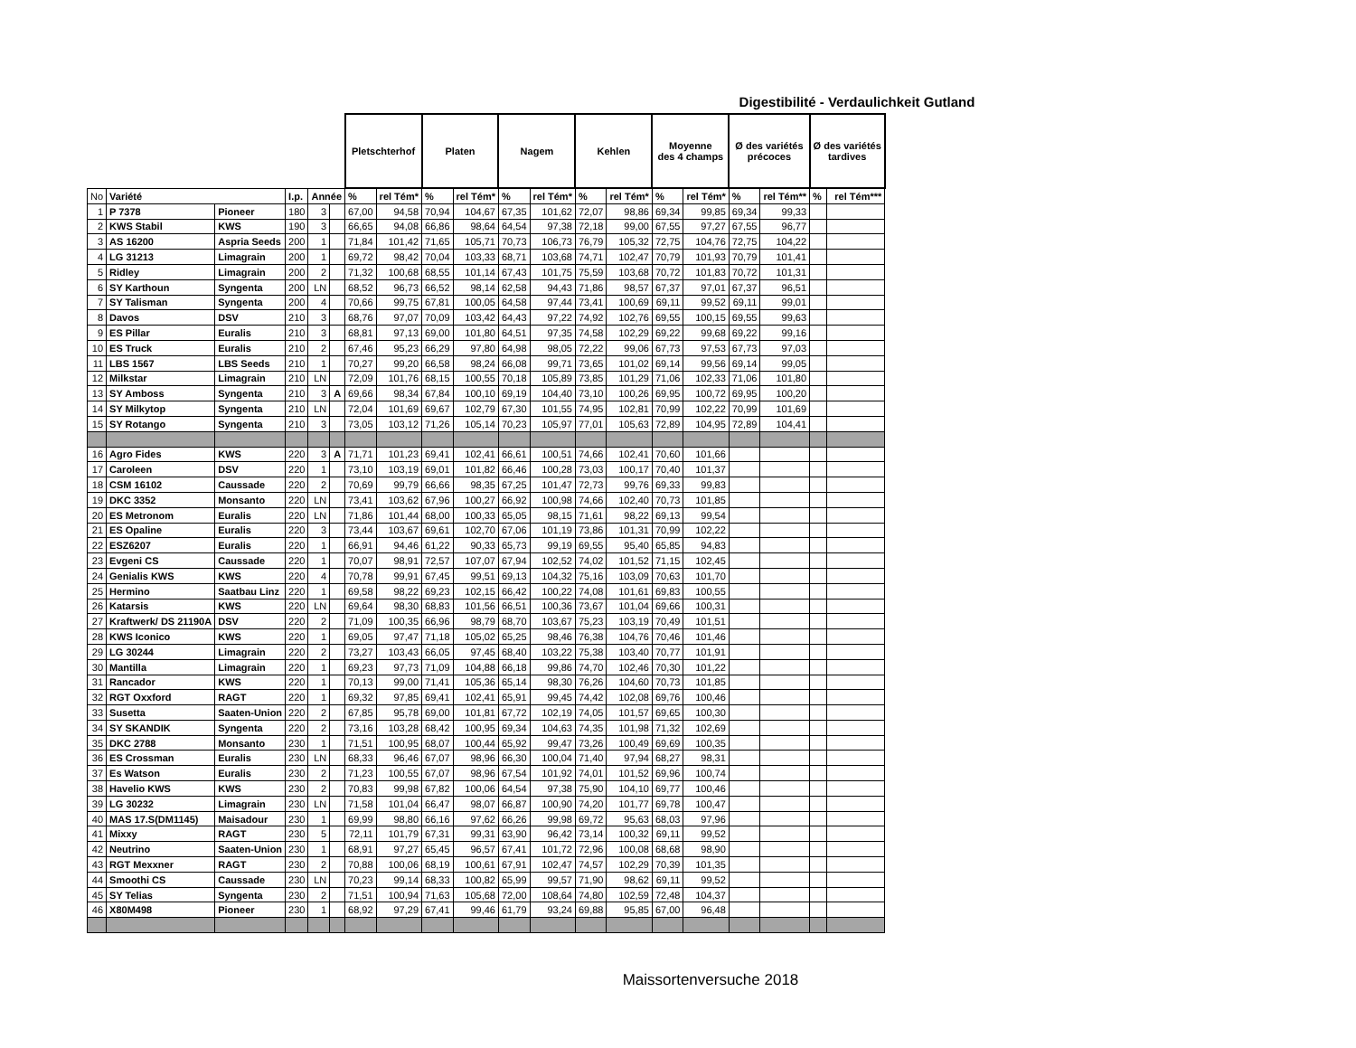Digestibilité - Verdaulichkeit Gutland
| | | | | | | Pletschterhof | | Platen | | Nagem | | Kehlen | | Moyenne des 4 champs | | Ø des variétés précoces | | Ø des variétés tardives | |
| No | Variété | | I.p. | Année | | % | rel Tém* | % | rel Tém* | % | rel Tém* | % | rel Tém* | % | rel Tém* | % | rel Tém** | % | rel Tém*** |
| 1 | P 7378 | Pioneer | 180 | 3 | | 67,00 | 94,58 | 70,94 | 104,67 | 67,35 | 101,62 | 72,07 | 98,86 | 69,34 | 99,85 | 69,34 | 99,33 | | |
| 2 | KWS Stabil | KWS | 190 | 3 | | 66,65 | 94,08 | 66,86 | 98,64 | 64,54 | 97,38 | 72,18 | 99,00 | 67,55 | 97,27 | 67,55 | 96,77 | | |
| 3 | AS 16200 | Aspria Seeds | 200 | 1 | | 71,84 | 101,42 | 71,65 | 105,71 | 70,73 | 106,73 | 76,79 | 105,32 | 72,75 | 104,76 | 72,75 | 104,22 | | |
| 4 | LG 31213 | Limagrain | 200 | 1 | | 69,72 | 98,42 | 70,04 | 103,33 | 68,71 | 103,68 | 74,71 | 102,47 | 70,79 | 101,93 | 70,79 | 101,41 | | |
| 5 | Ridley | Limagrain | 200 | 2 | | 71,32 | 100,68 | 68,55 | 101,14 | 67,43 | 101,75 | 75,59 | 103,68 | 70,72 | 101,83 | 70,72 | 101,31 | | |
| 6 | SY Karthoun | Syngenta | 200 | LN | | 68,52 | 96,73 | 66,52 | 98,14 | 62,58 | 94,43 | 71,86 | 98,57 | 67,37 | 97,01 | 67,37 | 96,51 | | |
| 7 | SY Talisman | Syngenta | 200 | 4 | | 70,66 | 99,75 | 67,81 | 100,05 | 64,58 | 97,44 | 73,41 | 100,69 | 69,11 | 99,52 | 69,11 | 99,01 | | |
| 8 | Davos | DSV | 210 | 3 | | 68,76 | 97,07 | 70,09 | 103,42 | 64,43 | 97,22 | 74,92 | 102,76 | 69,55 | 100,15 | 69,55 | 99,63 | | |
| 9 | ES Pillar | Euralis | 210 | 3 | | 68,81 | 97,13 | 69,00 | 101,80 | 64,51 | 97,35 | 74,58 | 102,29 | 69,22 | 99,68 | 69,22 | 99,16 | | |
| 10 | ES Truck | Euralis | 210 | 2 | | 67,46 | 95,23 | 66,29 | 97,80 | 64,98 | 98,05 | 72,22 | 99,06 | 67,73 | 97,53 | 67,73 | 97,03 | | |
| 11 | LBS 1567 | LBS Seeds | 210 | 1 | | 70,27 | 99,20 | 66,58 | 98,24 | 66,08 | 99,71 | 73,65 | 101,02 | 69,14 | 99,56 | 69,14 | 99,05 | | |
| 12 | Milkstar | Limagrain | 210 | LN | | 72,09 | 101,76 | 68,15 | 100,55 | 70,18 | 105,89 | 73,85 | 101,29 | 71,06 | 102,33 | 71,06 | 101,80 | | |
| 13 | SY Amboss | Syngenta | 210 | 3 | A | 69,66 | 98,34 | 67,84 | 100,10 | 69,19 | 104,40 | 73,10 | 100,26 | 69,95 | 100,72 | 69,95 | 100,20 | | |
| 14 | SY Milkytop | Syngenta | 210 | LN | | 72,04 | 101,69 | 69,67 | 102,79 | 67,30 | 101,55 | 74,95 | 102,81 | 70,99 | 102,22 | 70,99 | 101,69 | | |
| 15 | SY Rotango | Syngenta | 210 | 3 | | 73,05 | 103,12 | 71,26 | 105,14 | 70,23 | 105,97 | 77,01 | 105,63 | 72,89 | 104,95 | 72,89 | 104,41 | | |
| 16 | Agro Fides | KWS | 220 | 3 | A | 71,71 | 101,23 | 69,41 | 102,41 | 66,61 | 100,51 | 74,66 | 102,41 | 70,60 | 101,66 | | | | |
| 17 | Caroleen | DSV | 220 | 1 | | 73,10 | 103,19 | 69,01 | 101,82 | 66,46 | 100,28 | 73,03 | 100,17 | 70,40 | 101,37 | | | | |
| 18 | CSM 16102 | Caussade | 220 | 2 | | 70,69 | 99,79 | 66,66 | 98,35 | 67,25 | 101,47 | 72,73 | 99,76 | 69,33 | 99,83 | | | | |
| 19 | DKC 3352 | Monsanto | 220 | LN | | 73,41 | 103,62 | 67,96 | 100,27 | 66,92 | 100,98 | 74,66 | 102,40 | 70,73 | 101,85 | | | | |
| 20 | ES Metronom | Euralis | 220 | LN | | 71,86 | 101,44 | 68,00 | 100,33 | 65,05 | 98,15 | 71,61 | 98,22 | 69,13 | 99,54 | | | | |
| 21 | ES Opaline | Euralis | 220 | 3 | | 73,44 | 103,67 | 69,61 | 102,70 | 67,06 | 101,19 | 73,86 | 101,31 | 70,99 | 102,22 | | | | |
| 22 | ESZ6207 | Euralis | 220 | 1 | | 66,91 | 94,46 | 61,22 | 90,33 | 65,73 | 99,19 | 69,55 | 95,40 | 65,85 | 94,83 | | | | |
| 23 | Evgeni CS | Caussade | 220 | 1 | | 70,07 | 98,91 | 72,57 | 107,07 | 67,94 | 102,52 | 74,02 | 101,52 | 71,15 | 102,45 | | | | |
| 24 | Genialis KWS | KWS | 220 | 4 | | 70,78 | 99,91 | 67,45 | 99,51 | 69,13 | 104,32 | 75,16 | 103,09 | 70,63 | 101,70 | | | | |
| 25 | Hermino | Saatbau Linz | 220 | 1 | | 69,58 | 98,22 | 69,23 | 102,15 | 66,42 | 100,22 | 74,08 | 101,61 | 69,83 | 100,55 | | | | |
| 26 | Katarsis | KWS | 220 | LN | | 69,64 | 98,30 | 68,83 | 101,56 | 66,51 | 100,36 | 73,67 | 101,04 | 69,66 | 100,31 | | | | |
| 27 | Kraftwerk/ DS 21190A | DSV | 220 | 2 | | 71,09 | 100,35 | 66,96 | 98,79 | 68,70 | 103,67 | 75,23 | 103,19 | 70,49 | 101,51 | | | | |
| 28 | KWS Iconico | KWS | 220 | 1 | | 69,05 | 97,47 | 71,18 | 105,02 | 65,25 | 98,46 | 76,38 | 104,76 | 70,46 | 101,46 | | | | |
| 29 | LG 30244 | Limagrain | 220 | 2 | | 73,27 | 103,43 | 66,05 | 97,45 | 68,40 | 103,22 | 75,38 | 103,40 | 70,77 | 101,91 | | | | |
| 30 | Mantilla | Limagrain | 220 | 1 | | 69,23 | 97,73 | 71,09 | 104,88 | 66,18 | 99,86 | 74,70 | 102,46 | 70,30 | 101,22 | | | | |
| 31 | Rancador | KWS | 220 | 1 | | 70,13 | 99,00 | 71,41 | 105,36 | 65,14 | 98,30 | 76,26 | 104,60 | 70,73 | 101,85 | | | | |
| 32 | RGT Oxxford | RAGT | 220 | 1 | | 69,32 | 97,85 | 69,41 | 102,41 | 65,91 | 99,45 | 74,42 | 102,08 | 69,76 | 100,46 | | | | |
| 33 | Susetta | Saaten-Union | 220 | 2 | | 67,85 | 95,78 | 69,00 | 101,81 | 67,72 | 102,19 | 74,05 | 101,57 | 69,65 | 100,30 | | | | |
| 34 | SY SKANDIK | Syngenta | 220 | 2 | | 73,16 | 103,28 | 68,42 | 100,95 | 69,34 | 104,63 | 74,35 | 101,98 | 71,32 | 102,69 | | | | |
| 35 | DKC 2788 | Monsanto | 230 | 1 | | 71,51 | 100,95 | 68,07 | 100,44 | 65,92 | 99,47 | 73,26 | 100,49 | 69,69 | 100,35 | | | | |
| 36 | ES Crossman | Euralis | 230 | LN | | 68,33 | 96,46 | 67,07 | 98,96 | 66,30 | 100,04 | 71,40 | 97,94 | 68,27 | 98,31 | | | | |
| 37 | Es Watson | Euralis | 230 | 2 | | 71,23 | 100,55 | 67,07 | 98,96 | 67,54 | 101,92 | 74,01 | 101,52 | 69,96 | 100,74 | | | | |
| 38 | Havelio KWS | KWS | 230 | 2 | | 70,83 | 99,98 | 67,82 | 100,06 | 64,54 | 97,38 | 75,90 | 104,10 | 69,77 | 100,46 | | | | |
| 39 | LG 30232 | Limagrain | 230 | LN | | 71,58 | 101,04 | 66,47 | 98,07 | 66,87 | 100,90 | 74,20 | 101,77 | 69,78 | 100,47 | | | | |
| 40 | MAS 17.S(DM1145) | Maisadour | 230 | 1 | | 69,99 | 98,80 | 66,16 | 97,62 | 66,26 | 99,98 | 69,72 | 95,63 | 68,03 | 97,96 | | | | |
| 41 | Mixxy | RAGT | 230 | 5 | | 72,11 | 101,79 | 67,31 | 99,31 | 63,90 | 96,42 | 73,14 | 100,32 | 69,11 | 99,52 | | | | |
| 42 | Neutrino | Saaten-Union | 230 | 1 | | 68,91 | 97,27 | 65,45 | 96,57 | 67,41 | 101,72 | 72,96 | 100,08 | 68,68 | 98,90 | | | | |
| 43 | RGT Mexxner | RAGT | 230 | 2 | | 70,88 | 100,06 | 68,19 | 100,61 | 67,91 | 102,47 | 74,57 | 102,29 | 70,39 | 101,35 | | | | |
| 44 | Smoothi CS | Caussade | 230 | LN | | 70,23 | 99,14 | 68,33 | 100,82 | 65,99 | 99,57 | 71,90 | 98,62 | 69,11 | 99,52 | | | | |
| 45 | SY Telias | Syngenta | 230 | 2 | | 71,51 | 100,94 | 71,63 | 105,68 | 72,00 | 108,64 | 74,80 | 102,59 | 72,48 | 104,37 | | | | |
| 46 | X80M498 | Pioneer | 230 | 1 | | 68,92 | 97,29 | 67,41 | 99,46 | 61,79 | 93,24 | 69,88 | 95,85 | 67,00 | 96,48 | | | | |
Maissortenversuche 2018